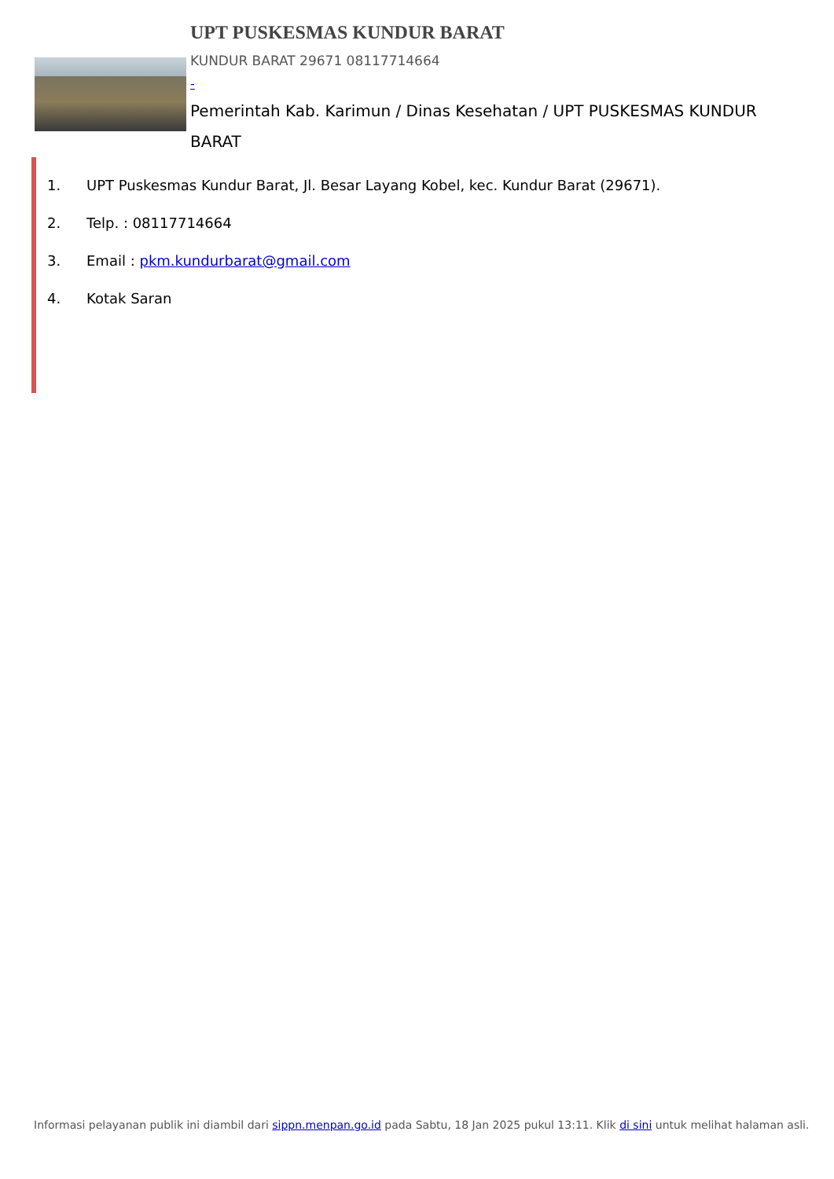UPT PUSKESMAS KUNDUR BARAT
KUNDUR BARAT 29671 08117714664
-
Pemerintah Kab. Karimun / Dinas Kesehatan / UPT PUSKESMAS KUNDUR BARAT
1. UPT Puskesmas Kundur Barat, Jl. Besar Layang Kobel, kec. Kundur Barat (29671).
2. Telp. : 08117714664
3. Email : pkm.kundurbarat@gmail.com
4. Kotak Saran
Informasi pelayanan publik ini diambil dari sippn.menpan.go.id pada Sabtu, 18 Jan 2025 pukul 13:11. Klik di sini untuk melihat halaman asli.